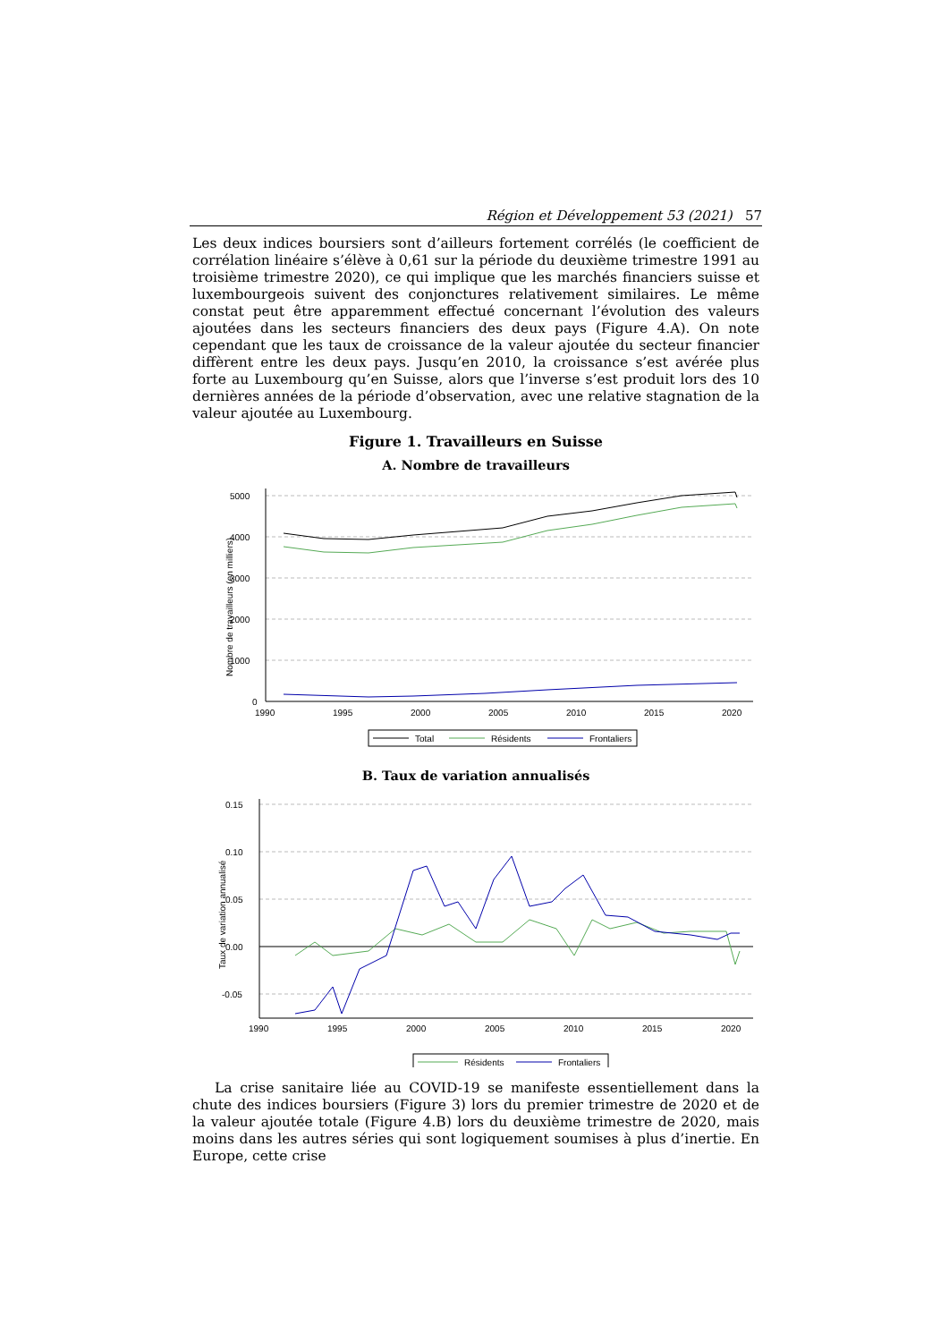Région et Développement 53 (2021) 57
Les deux indices boursiers sont d’ailleurs fortement corrélés (le coefficient de corrélation linéaire s’élève à 0,61 sur la période du deuxième trimestre 1991 au troisième trimestre 2020), ce qui implique que les marchés financiers suisse et luxembourgeois suivent des conjonctures relativement similaires. Le même constat peut être apparemment effectué concernant l’évolution des valeurs ajoutées dans les secteurs financiers des deux pays (Figure 4.A). On note cependant que les taux de croissance de la valeur ajoutée du secteur financier diffèrent entre les deux pays. Jusqu’en 2010, la croissance s’est avérée plus forte au Luxembourg qu’en Suisse, alors que l’inverse s’est produit lors des 10 dernières années de la période d’observation, avec une relative stagnation de la valeur ajoutée au Luxembourg.
Figure 1. Travailleurs en Suisse
A. Nombre de travailleurs
Nombre de travailleurs (en milliers)
5000
4000
3000
2000
1000
0
1990
1995
2000
2005
2010
2015
2020
Total
Résidents
Frontaliers
B. Taux de variation annualisés
Taux de variation annualisé
0.15
0.10
0.05
0.00
-0.05
1990
1995
2000
2005
2010
2015
2020
Résidents
Frontaliers
La crise sanitaire liée au COVID-19 se manifeste essentiellement dans la chute des indices boursiers (Figure 3) lors du premier trimestre de 2020 et de la valeur ajoutée totale (Figure 4.B) lors du deuxième trimestre de 2020, mais moins dans les autres séries qui sont logiquement soumises à plus d’inertie. En Europe, cette crise